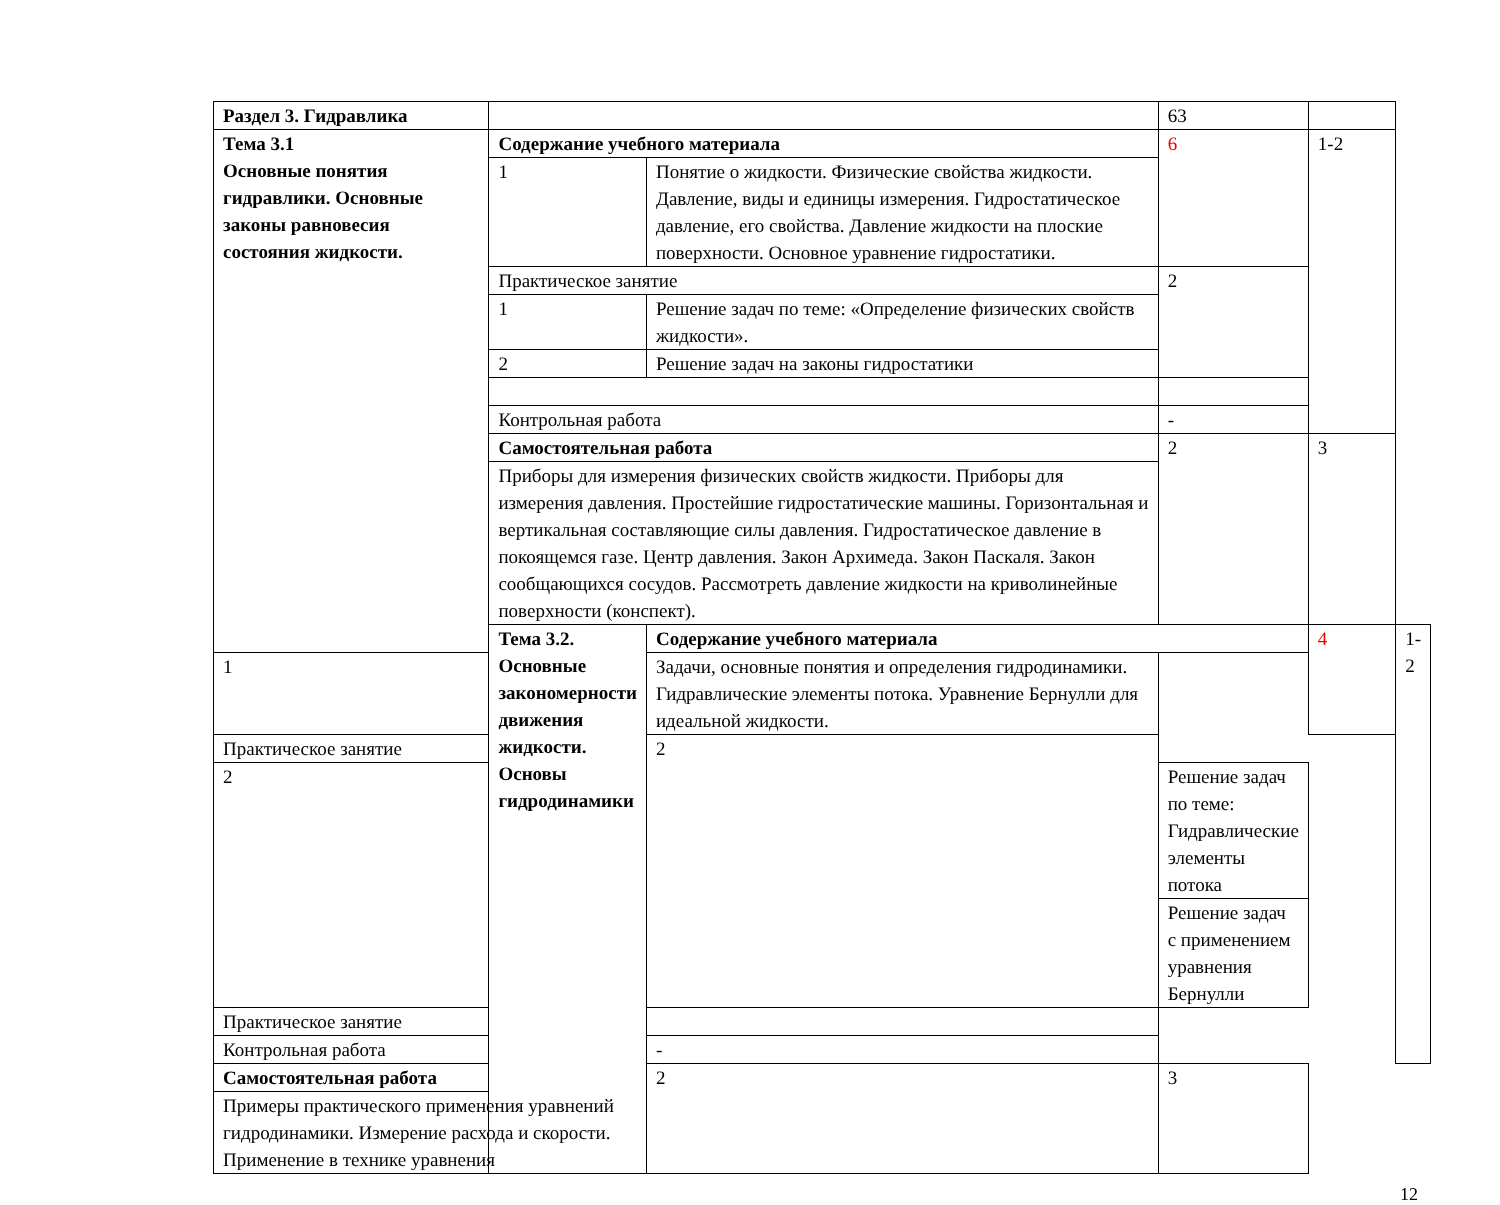| Раздел 3. Гидравлика | | | 63 | | |
| Тема 3.1 Основные понятия гидравлики. Основные законы равновесия состояния жидкости. | Содержание учебного материала | | 6 | 1-2 | |
| | 1 | Понятие о жидкости. Физические свойства жидкости. Давление, виды и единицы измерения. Гидростатическое давление, его свойства. Давление жидкости на плоские поверхности. Основное уравнение гидростатики. | | | |
| | Практическое занятие | | 2 | | |
| | 1 | Решение задач по теме: «Определение физических свойств жидкости». | | | |
| | 2 | Решение задач на законы гидростатики | | | |
| | Контрольная работа | | - | | |
| | Самостоятельная работа | | 2 | 3 | |
| | Приборы для измерения физических свойств жидкости. Приборы для измерения давления. Простейшие гидростатические машины. Горизонтальная и вертикальная составляющие силы давления. Гидростатическое давление в покоящемся газе. Центр давления. Закон Архимеда. Закон Паскаля. Закон сообщающихся сосудов. Рассмотреть давление жидкости на криволинейные поверхности (конспект). | | | | |
| | Тема 3.2. Основные закономерности движения жидкости. Основы гидродинамики | Содержание учебного материала | | 4 | 1-2 |
| 1 | | Задачи, основные понятия и определения гидродинамики. Гидравлические элементы потока. Уравнение Бернулли для идеальной жидкости. | | | |
| Практическое занятие | | 2 | | | |
| 2 | | | Решение задач по теме: Гидравлические элементы потока | | |
| | | | Решение задач с применением уравнения Бернулли | | |
| Практическое занятие | | | | | |
| Контрольная работа | | - | | | |
| Самостоятельная работа | | 2 | 3 | | |
| Примеры практического применения уравнений гидродинамики. Измерение расхода и скорости. Применение в технике уравнения | | | | | |
12